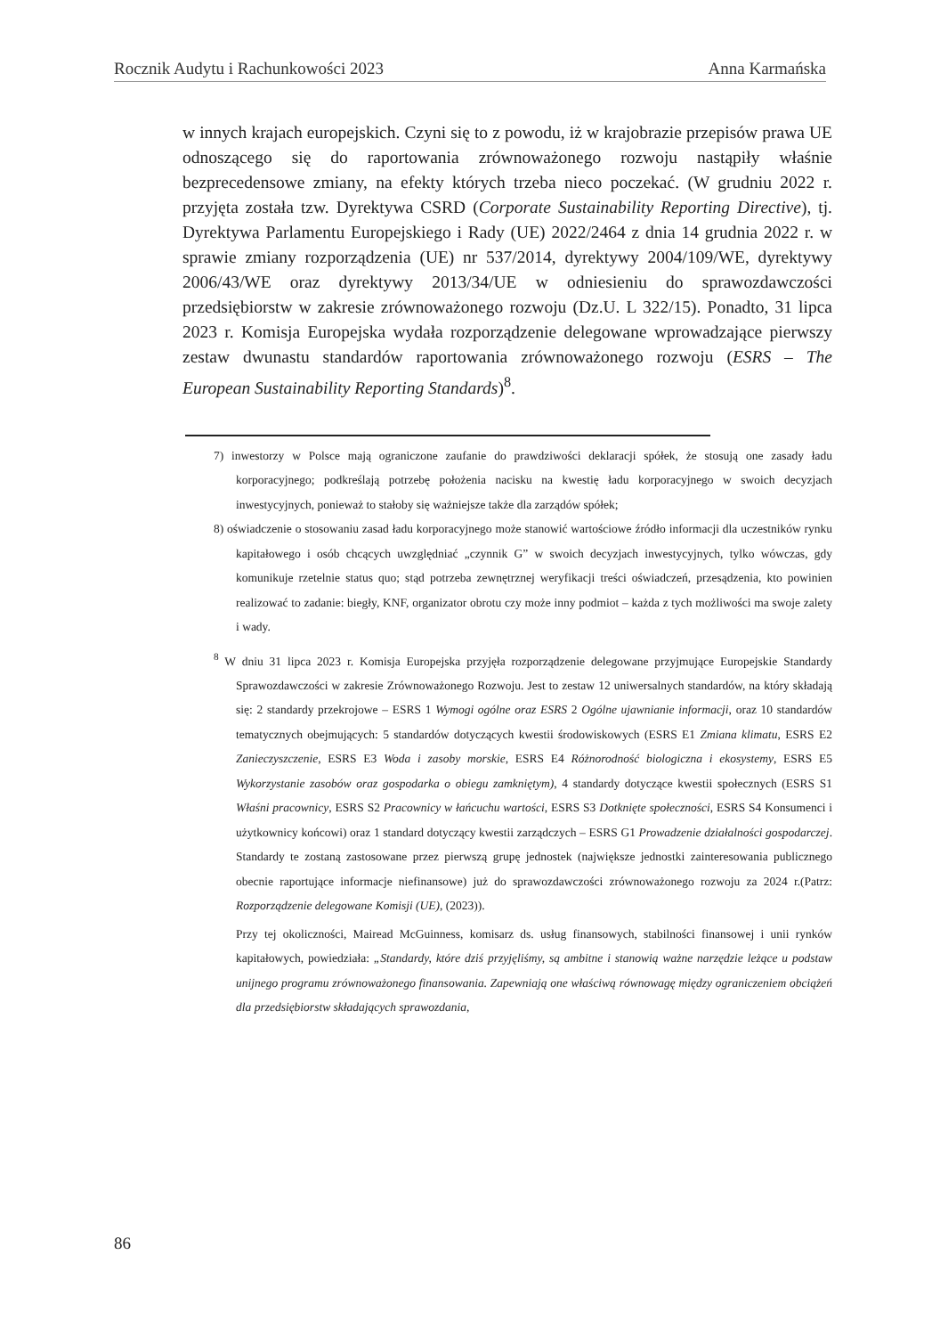Rocznik Audytu i Rachunkowości 2023 Anna Karmańska
w innych krajach europejskich. Czyni się to z powodu, iż w krajobrazie przepisów prawa UE odnoszącego się do raportowania zrównoważonego rozwoju nastąpiły właśnie bezprecedensowe zmiany, na efekty których trzeba nieco poczekać. (W grudniu 2022 r. przyjęta została tzw. Dyrektywa CSRD (Corporate Sustainability Reporting Directive), tj. Dyrektywa Parlamentu Europejskiego i Rady (UE) 2022/2464 z dnia 14 grudnia 2022 r. w sprawie zmiany rozporządzenia (UE) nr 537/2014, dyrektywy 2004/109/WE, dyrektywy 2006/43/WE oraz dyrektywy 2013/34/UE w odniesieniu do sprawozdawczości przedsiębiorstw w zakresie zrównoważonego rozwoju (Dz.U. L 322/15). Ponadto, 31 lipca 2023 r. Komisja Europejska wydała rozporządzenie delegowane wprowadzające pierwszy zestaw dwunastu standardów raportowania zrównoważonego rozwoju (ESRS – The European Sustainability Reporting Standards)<sup>8</sup>.
7) inwestorzy w Polsce mają ograniczone zaufanie do prawdziwości deklaracji spółek, że stosują one zasady ładu korporacyjnego; podkreślają potrzebę położenia nacisku na kwestię ładu korporacyjnego w swoich decyzjach inwestycyjnych, ponieważ to stałoby się ważniejsze także dla zarządów spółek;
8) oświadczenie o stosowaniu zasad ładu korporacyjnego może stanowić wartościowe źródło informacji dla uczestników rynku kapitałowego i osób chcących uwzględniać „czynnik G” w swoich decyzjach inwestycyjnych, tylko wówczas, gdy komunikuje rzetelnie status quo; stąd potrzeba zewnętrznej weryfikacji treści oświadczeń, przesądzenia, kto powinien realizować to zadanie: biegły, KNF, organizator obrotu czy może inny podmiot – każda z tych możliwości ma swoje zalety i wady.
<sup>8</sup> W dniu 31 lipca 2023 r. Komisja Europejska przyjęła rozporządzenie delegowane przyjmujące Europejskie Standardy Sprawozdawczości w zakresie Zrównoważonego Rozwoju. Jest to zestaw 12 uniwersalnych standardów, na który składają się: 2 standardy przekrojowe – ESRS 1 Wymogi ogólne oraz ESRS 2 Ogólne ujawnianie informacji, oraz 10 standardów tematycznych obejmujących: 5 standardów dotyczących kwestii środowiskowych (ESRS E1 Zmiana klimatu, ESRS E2 Zanieczyszczenie, ESRS E3 Woda i zasoby morskie, ESRS E4 Różnorodność biologiczna i ekosystemy, ESRS E5 Wykorzystanie zasobów oraz gospodarka o obiegu zamkniętym), 4 standardy dotyczące kwestii społecznych (ESRS S1 Właśni pracownicy, ESRS S2 Pracownicy w łańcuchu wartości, ESRS S3 Dotknięte społeczności, ESRS S4 Konsumenci i użytkownicy końcowi) oraz 1 standard dotyczący kwestii zarządczych – ESRS G1 Prowadzenie działalności gospodarczej. Standardy te zostaną zastosowane przez pierwszą grupę jednostek (największe jednostki zainteresowania publicznego obecnie raportujące informacje niefinansowe) już do sprawozdawczości zrównoważonego rozwoju za 2024 r.(Patrz: Rozporządzenie delegowane Komisji (UE), (2023)).
Przy tej okoliczności, Mairead McGuinness, komisarz ds. usług finansowych, stabilności finansowej i unii rynków kapitałowych, powiedziała: „Standardy, które dziś przyjęliśmy, są ambitne i stanowią ważne narzędzie leżące u podstaw unijnego programu zrównoważonego finansowania. Zapewniają one właściwą równowagę między ograniczeniem obciążeń dla przedsiębiorstw składających sprawozdania,
86